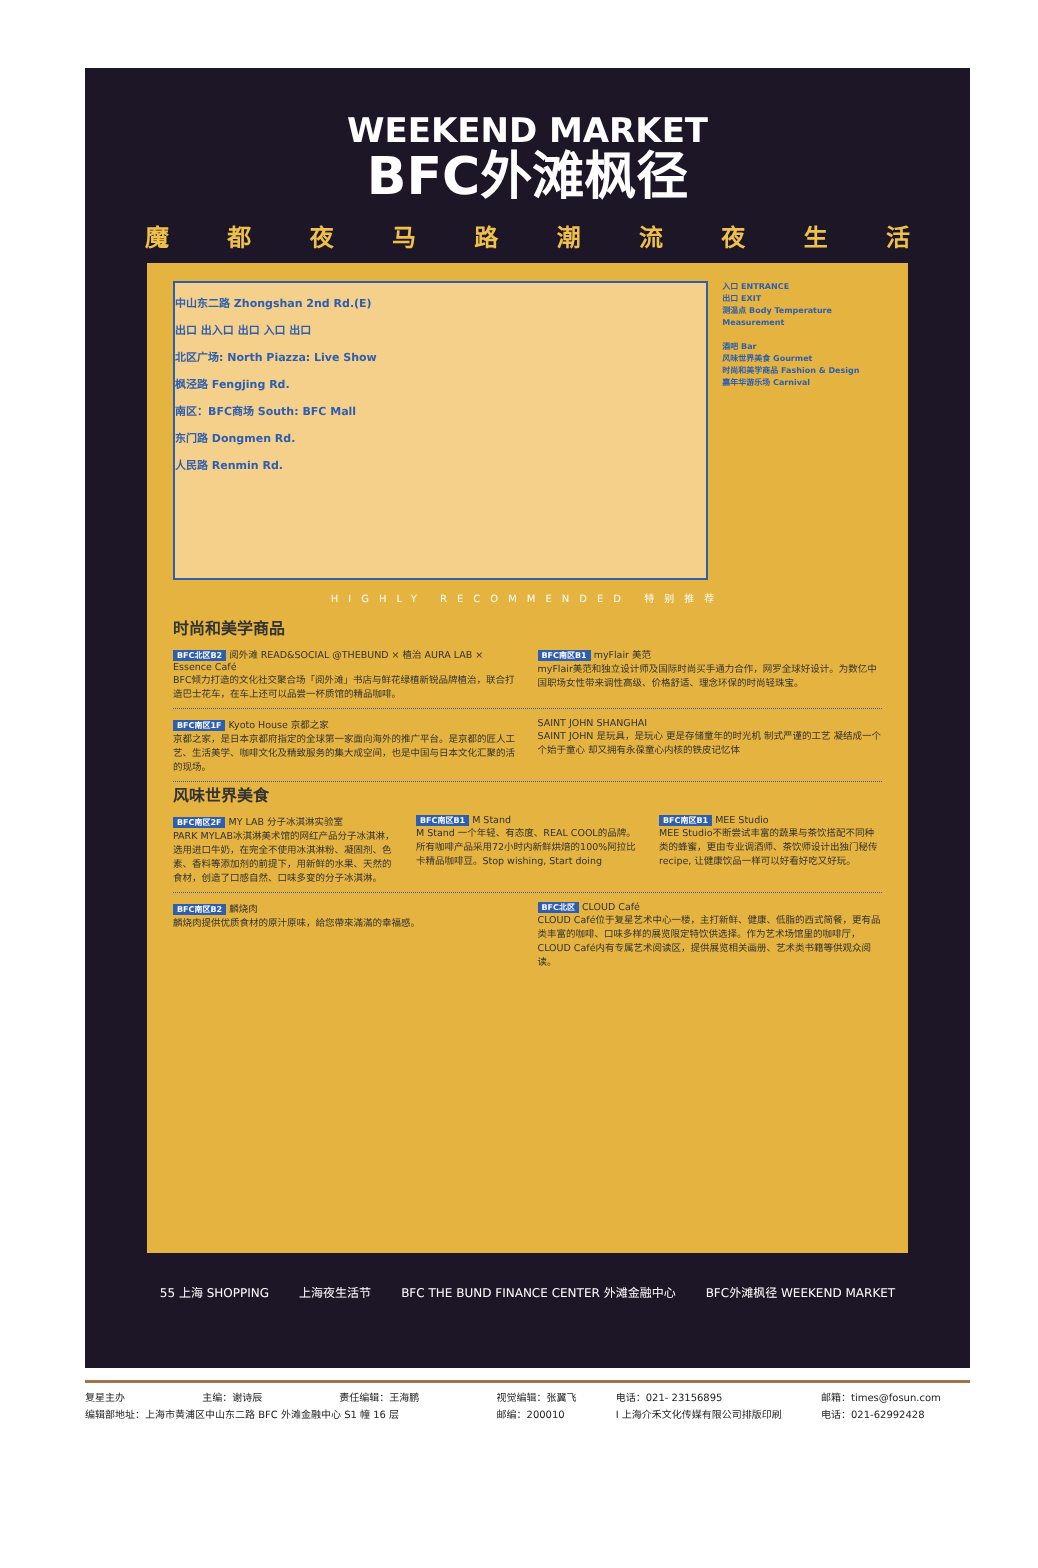WEEKEND MARKET
BFC外滩枫径
魔都夜马路潮流夜生活
中山东二路 Zhongshan 2nd Rd.(E)
出口 出入口 出口 入口 出口
北区广场: North Piazza: Live Show
枫泾路 Fengjing Rd.
南区：BFC商场 South: BFC Mall
东门路 Dongmen Rd.
人民路 Renmin Rd.
入口 ENTRANCE
出口 EXIT
测温点 Body Temperature Measurement
酒吧 Bar
风味世界美食 Gourmet
时尚和美学商品 Fashion & Design
嘉年华游乐场 Carnival
HIGHLY RECOMMENDED 特别推荐
时尚和美学商品
BFC北区B2 阅外滩 READ&SOCIAL @THEBUND × 植治 AURA LAB × Essence Café
BFC倾力打造的文化社交聚合场「阅外滩」书店与鲜花绿植新锐品牌植治，联合打造巴士花车，在车上还可以品尝一杯质馆的精品咖啡。
BFC南区B1 myFlair 美范
myFlair美范和独立设计师及国际时尚买手通力合作，网罗全球好设计。为数亿中国职场女性带来调性高级、价格舒适、理念环保的时尚轻珠宝。
BFC南区1F Kyoto House 京都之家
京都之家，是日本京都府指定的全球第一家面向海外的推广平台。是京都的匠人工艺、生活美学、咖啡文化及精致服务的集大成空间，也是中国与日本文化汇聚的活的现场。
SAINT JOHN SHANGHAI
SAINT JOHN 是玩具，是玩心 更是存储童年的时光机 制式严谨的工艺 凝结成一个个始于童心 却又拥有永葆童心内核的铁皮记忆体
风味世界美食
BFC南区2F MY LAB 分子冰淇淋实验室
PARK MYLAB冰淇淋美术馆的网红产品分子冰淇淋，选用进口牛奶，在完全不使用冰淇淋粉、凝固剂、色素、香料等添加剂的前提下，用新鲜的水果、天然的食材，创造了口感自然、口味多变的分子冰淇淋。
BFC南区B1 M Stand
M Stand 一个年轻、有态度、REAL COOL的品牌。所有咖啡产品采用72小时内新鲜烘焙的100%阿拉比卡精品咖啡豆。Stop wishing, Start doing
BFC南区B1 MEE Studio
MEE Studio不断尝试丰富的蔬果与茶饮搭配不同种类的蜂蜜，更由专业调酒师、茶饮师设计出独门秘传recipe, 让健康饮品一样可以好看好吃又好玩。
BFC南区B2 麟烧肉
麟烧肉提供优质食材的原汁原味，給您帶來滿滿的幸福感。
BFC北区 CLOUD Café
CLOUD Café位于复星艺术中心一楼，主打新鲜、健康、低脂的西式简餐，更有品类丰富的咖啡、口味多样的展览限定特饮供选择。作为艺术场馆里的咖啡厅，CLOUD Café内有专属艺术阅读区，提供展览相关画册、艺术类书籍等供观众阅读。
55 上海 SHOPPING 上海夜生活节 BFC THE BUND FINANCE CENTER 外滩金融中心 BFC外滩枫径 WEEKEND MARKET
复星主办 主编：谢诗辰 责任编辑：王海鹏 视觉编辑：张翼飞 电话：021- 23156895 邮箱：times@fosun.com 编辑部地址：上海市黄浦区中山东二路 BFC 外滩金融中心 S1 幢 16 层 邮编：200010 I 上海介禾文化传媒有限公司排版印刷 电话：021-62992428